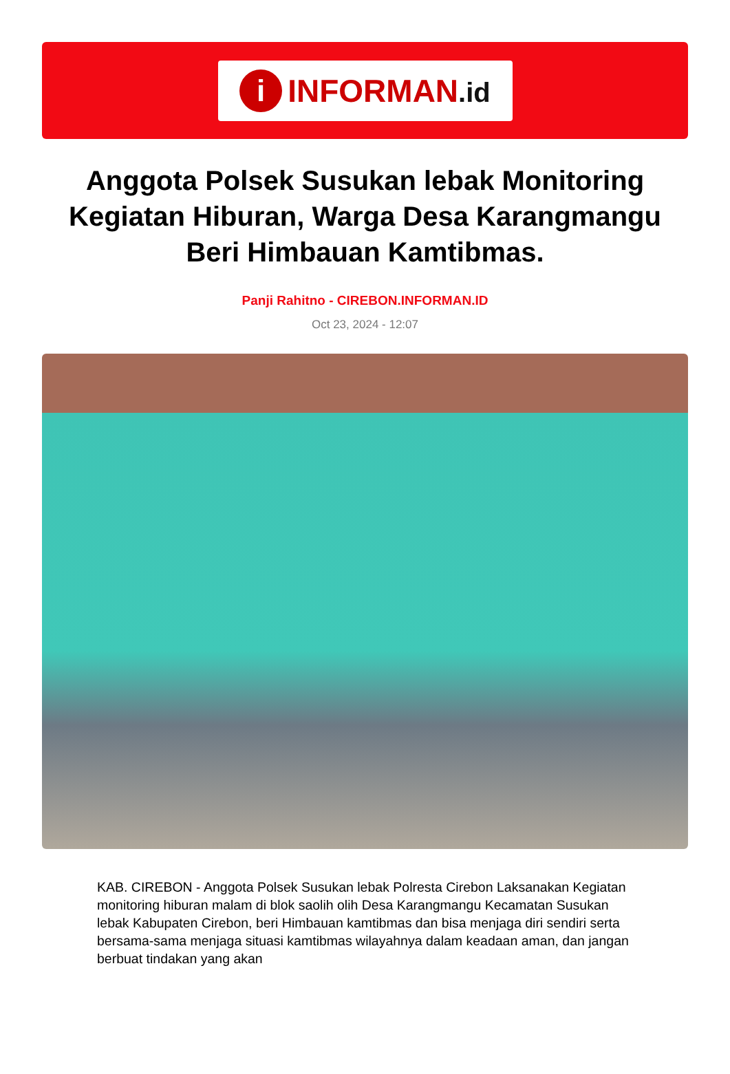i
INFORMAN.id
Anggota Polsek Susukan lebak Monitoring Kegiatan Hiburan, Warga Desa Karangmangu Beri Himbauan Kamtibmas.
Panji Rahitno - CIREBON.INFORMAN.ID
Oct 23, 2024 - 12:07
KAB. CIREBON - Anggota Polsek Susukan lebak Polresta Cirebon Laksanakan Kegiatan monitoring hiburan malam di blok saolih olih Desa Karangmangu Kecamatan Susukan lebak Kabupaten Cirebon, beri Himbauan kamtibmas dan bisa menjaga diri sendiri serta bersama-sama menjaga situasi kamtibmas wilayahnya dalam keadaan aman, dan jangan berbuat tindakan yang akan